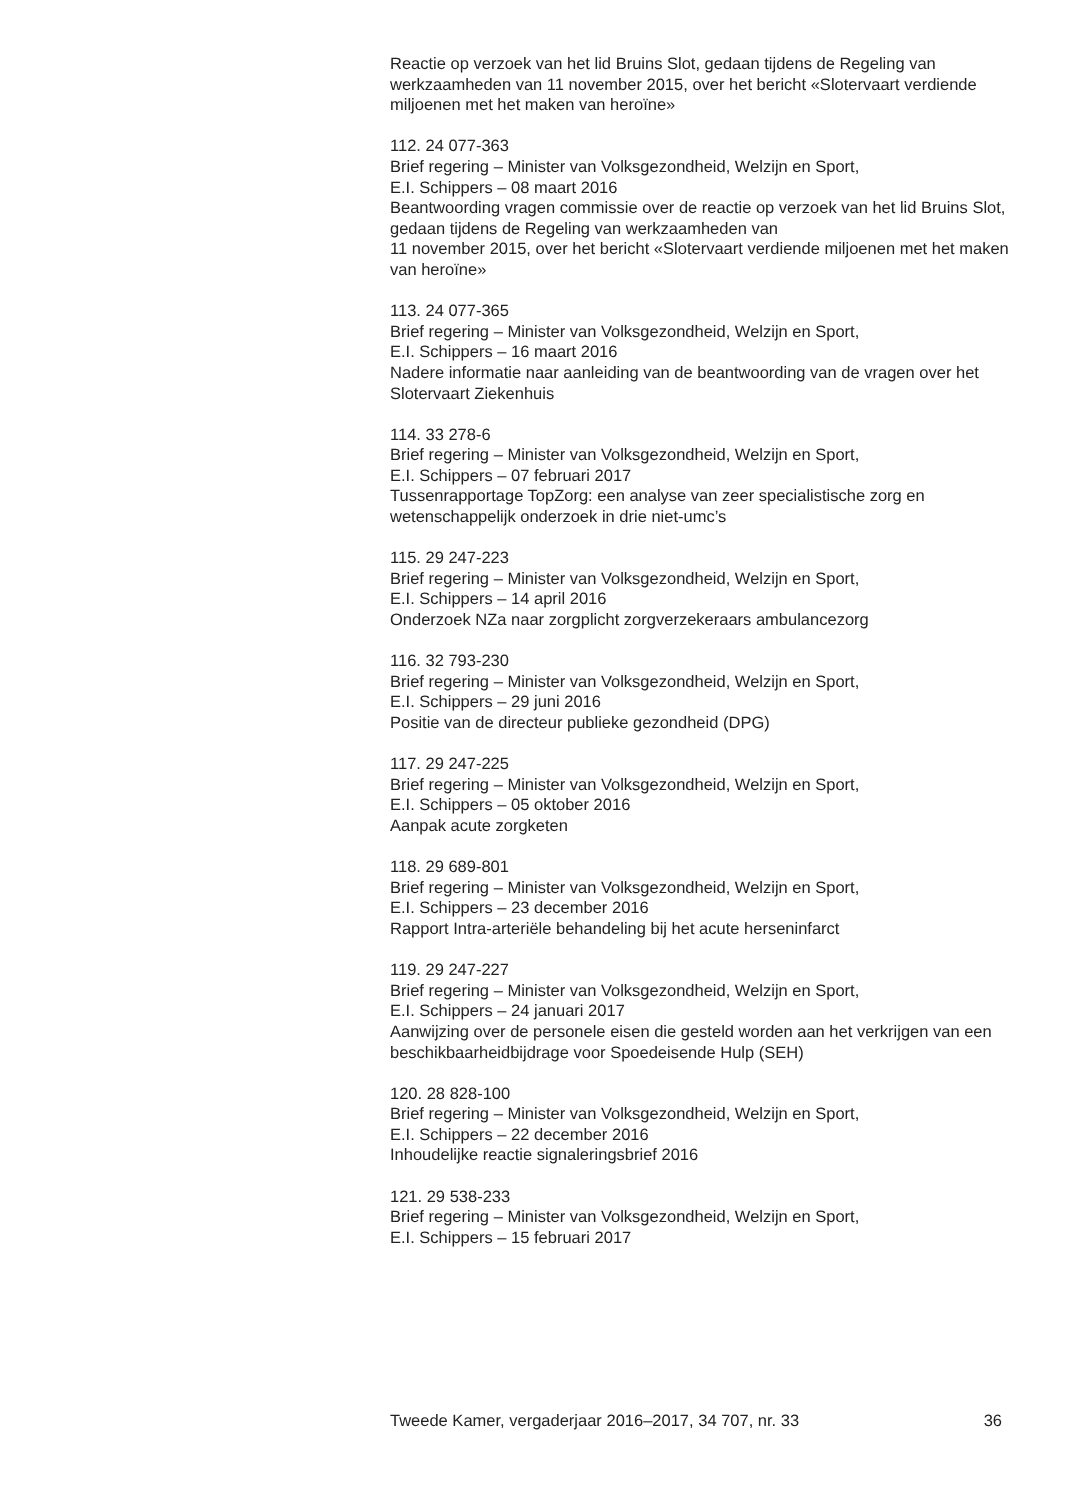Reactie op verzoek van het lid Bruins Slot, gedaan tijdens de Regeling van werkzaamheden van 11 november 2015, over het bericht «Slotervaart verdiende miljoenen met het maken van heroïne»
112. 24 077-363
Brief regering – Minister van Volksgezondheid, Welzijn en Sport,
E.I. Schippers – 08 maart 2016
Beantwoording vragen commissie over de reactie op verzoek van het lid Bruins Slot, gedaan tijdens de Regeling van werkzaamheden van
11 november 2015, over het bericht «Slotervaart verdiende miljoenen met het maken van heroïne»
113. 24 077-365
Brief regering – Minister van Volksgezondheid, Welzijn en Sport,
E.I. Schippers – 16 maart 2016
Nadere informatie naar aanleiding van de beantwoording van de vragen over het Slotervaart Ziekenhuis
114. 33 278-6
Brief regering – Minister van Volksgezondheid, Welzijn en Sport,
E.I. Schippers – 07 februari 2017
Tussenrapportage TopZorg: een analyse van zeer specialistische zorg en wetenschappelijk onderzoek in drie niet-umc’s
115. 29 247-223
Brief regering – Minister van Volksgezondheid, Welzijn en Sport,
E.I. Schippers – 14 april 2016
Onderzoek NZa naar zorgplicht zorgverzekeraars ambulancezorg
116. 32 793-230
Brief regering – Minister van Volksgezondheid, Welzijn en Sport,
E.I. Schippers – 29 juni 2016
Positie van de directeur publieke gezondheid (DPG)
117. 29 247-225
Brief regering – Minister van Volksgezondheid, Welzijn en Sport,
E.I. Schippers – 05 oktober 2016
Aanpak acute zorgketen
118. 29 689-801
Brief regering – Minister van Volksgezondheid, Welzijn en Sport,
E.I. Schippers – 23 december 2016
Rapport Intra-arteriële behandeling bij het acute herseninfarct
119. 29 247-227
Brief regering – Minister van Volksgezondheid, Welzijn en Sport,
E.I. Schippers – 24 januari 2017
Aanwijzing over de personele eisen die gesteld worden aan het verkrijgen van een beschikbaarheidbijdrage voor Spoedeisende Hulp (SEH)
120. 28 828-100
Brief regering – Minister van Volksgezondheid, Welzijn en Sport,
E.I. Schippers – 22 december 2016
Inhoudelijke reactie signaleringsbrief 2016
121. 29 538-233
Brief regering – Minister van Volksgezondheid, Welzijn en Sport,
E.I. Schippers – 15 februari 2017
Tweede Kamer, vergaderjaar 2016–2017, 34 707, nr. 33 36